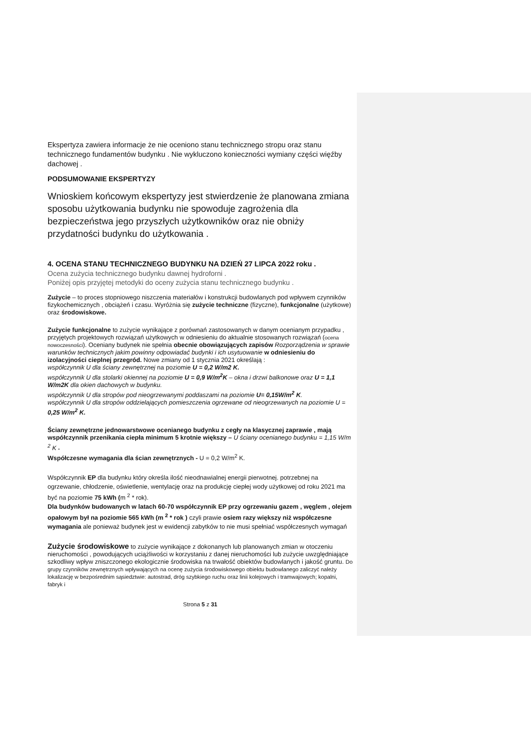Ekspertyza zawiera informacje że nie oceniono stanu technicznego stropu oraz stanu technicznego fundamentów budynku . Nie wykluczono konieczności wymiany części więźby dachowej .
PODSUMOWANIE EKSPERTYZY
Wnioskiem końcowym ekspertyzy jest stwierdzenie że planowana zmiana sposobu użytkowania budynku nie spowoduje zagrożenia dla bezpieczeństwa jego przyszłych użytkowników oraz nie obniży przydatności budynku do użytkowania .
4. OCENA STANU TECHNICZNEGO BUDYNKU NA DZIEŃ 27 LIPCA 2022 roku .
Ocena zużycia technicznego budynku dawnej hydroforni .
Poniżej opis przyjętej metodyki do oceny zużycia stanu technicznego budynku .
Zużycie – to proces stopniowego niszczenia materiałów i konstrukcji budowlanych pod wpływem czynników fizykochemicznych , obciążeń i czasu. Wyróżnia się zużycie techniczne (fizyczne), funkcjonalne (użytkowe) oraz środowiskowe.
Zużycie funkcjonalne to zużycie wynikające z porównań zastosowanych w danym ocenianym przypadku , przyjętych projektowych rozwiązań użytkowych w odniesieniu do aktualnie stosowanych rozwiązań (ocena nowoczesności). Oceniany budynek nie spełnia obecnie obowiązujących zapisów Rozporządzenia w sprawie warunków technicznych jakim powinny odpowiadać budynki i ich usytuowanie w odniesieniu do izolacyjności cieplnej przegród. Nowe zmiany od 1 stycznia 2021 określają :
współczynnik U dla ściany zewnętrznej na poziomie U = 0,2 W/m2 K.
współczynnik U dla stolarki okiennej na poziomie U = 0,9 W/m<sup>2</sup>K – okna i drzwi balkonowe oraz U = 1,1 W/m2K dla okien dachowych w budynku.
współczynnik U dla stropów pod nieogrzewanymi poddaszami na poziomie U= 0,15W/m<sup>2</sup> K.
współczynnik U dla stropów oddzielających pomieszczenia ogrzewane od nieogrzewanych na poziomie U = 0,25 W/m<sup>2</sup> K.
Ściany zewnętrzne jednowarstwowe ocenianego budynku z cegły na klasycznej zaprawie , mają współczynnik przenikania ciepła minimum 5 krotnie większy – U ściany ocenianego budynku = 1,15 W/m <sup>2</sup> K .
Współczesne wymagania dla ścian zewnętrznych - U = 0,2 W/m<sup>2</sup> K.
Współczynnik EP dla budynku który określa ilość nieodnawialnej energii pierwotnej. potrzebnej na ogrzewanie, chłodzenie, oświetlenie, wentylację oraz na produkcję ciepłej wody użytkowej od roku 2021 ma być na poziomie 75 kWh (m <sup>2</sup> * rok).
Dla budynków budowanych w latach 60-70 współczynnik EP przy ogrzewaniu gazem , węglem , olejem opałowym był na poziomie 565 kWh (m <sup>2</sup> * rok ) czyli prawie osiem razy większy niż współczesne wymagania ale ponieważ budynek jest w ewidencji zabytków to nie musi spełniać współczesnych wymagań
Zużycie środowiskowe to zużycie wynikające z dokonanych lub planowanych zmian w otoczeniu nieruchomości , powodujących uciążliwości w korzystaniu z danej nieruchomości lub zużycie uwzględniające szkodliwy wpływ zniszczonego ekologicznie środowiska na trwałość obiektów budowlanych i jakość gruntu. Do grupy czynników zewnętrznych wpływających na ocenę zużycia środowiskowego obiektu budowlanego zaliczyć należy lokalizację w bezpośrednim sąsiedztwie: autostrad, dróg szybkiego ruchu oraz linii kolejowych i tramwajowych; kopalni, fabryk i
Strona 5 z 31